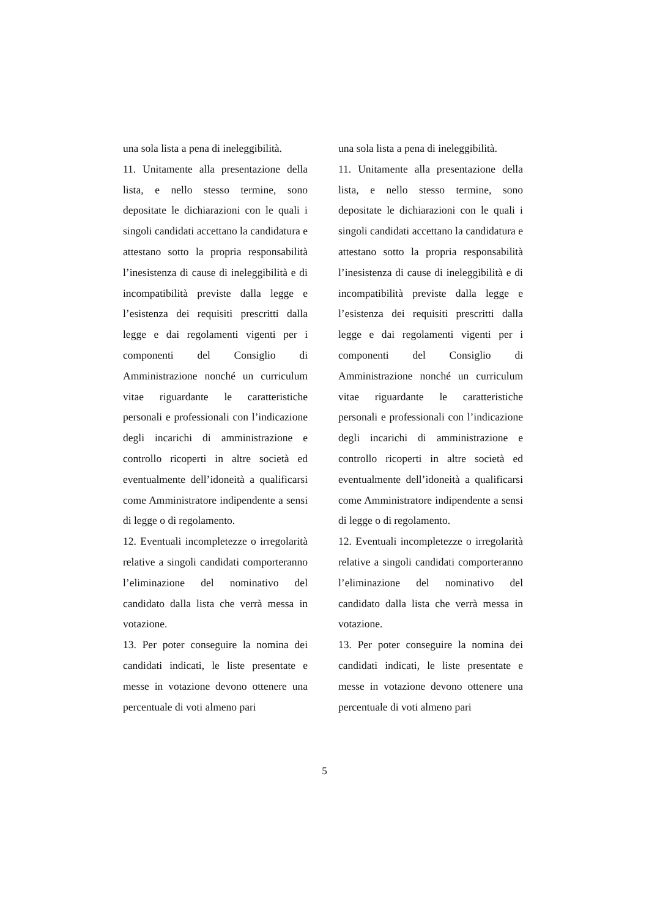una sola lista a pena di ineleggibilità.
11. Unitamente alla presentazione della lista, e nello stesso termine, sono depositate le dichiarazioni con le quali i singoli candidati accettano la candidatura e attestano sotto la propria responsabilità l’inesistenza di cause di ineleggibilità e di incompatibilità previste dalla legge e l’esistenza dei requisiti prescritti dalla legge e dai regolamenti vigenti per i componenti del Consiglio di Amministrazione nonché un curriculum vitae riguardante le caratteristiche personali e professionali con l’indicazione degli incarichi di amministrazione e controllo ricoperti in altre società ed eventualmente dell’idoneità a qualificarsi come Amministratore indipendente a sensi di legge o di regolamento.
12. Eventuali incompletezze o irregolarità relative a singoli candidati comporteranno l’eliminazione del nominativo del candidato dalla lista che verrà messa in votazione.
13. Per poter conseguire la nomina dei candidati indicati, le liste presentate e messe in votazione devono ottenere una percentuale di voti almeno pari
una sola lista a pena di ineleggibilità.
11. Unitamente alla presentazione della lista, e nello stesso termine, sono depositate le dichiarazioni con le quali i singoli candidati accettano la candidatura e attestano sotto la propria responsabilità l’inesistenza di cause di ineleggibilità e di incompatibilità previste dalla legge e l’esistenza dei requisiti prescritti dalla legge e dai regolamenti vigenti per i componenti del Consiglio di Amministrazione nonché un curriculum vitae riguardante le caratteristiche personali e professionali con l’indicazione degli incarichi di amministrazione e controllo ricoperti in altre società ed eventualmente dell’idoneità a qualificarsi come Amministratore indipendente a sensi di legge o di regolamento.
12. Eventuali incompletezze o irregolarità relative a singoli candidati comporteranno l’eliminazione del nominativo del candidato dalla lista che verrà messa in votazione.
13. Per poter conseguire la nomina dei candidati indicati, le liste presentate e messe in votazione devono ottenere una percentuale di voti almeno pari
5